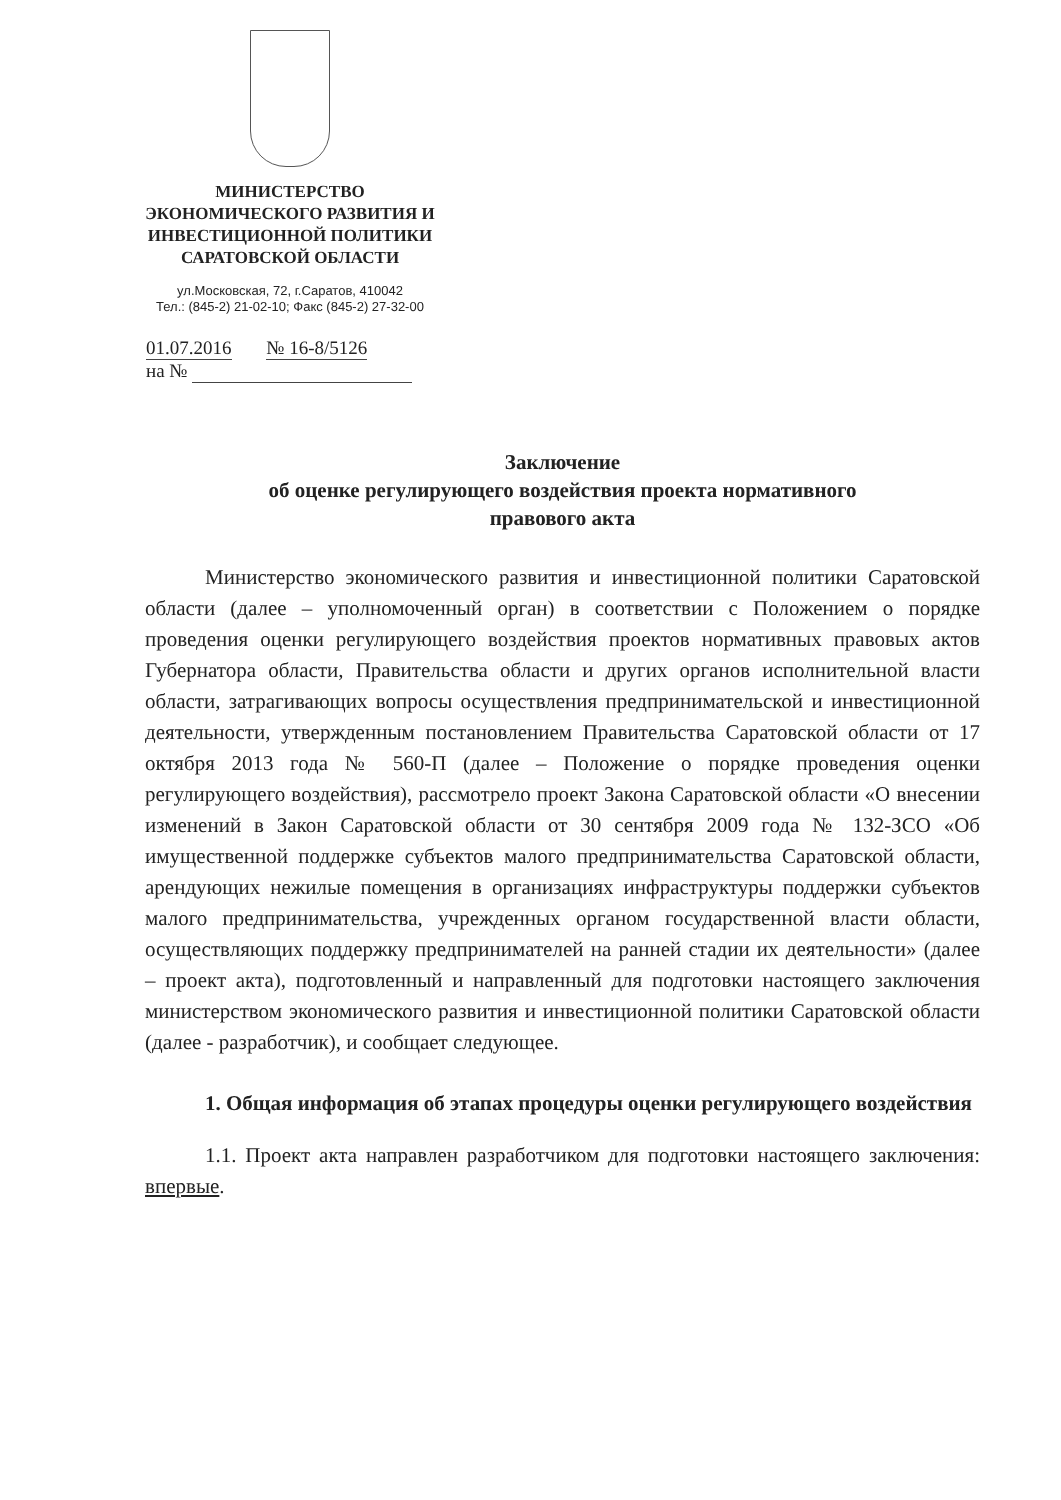МИНИСТЕРСТВО
ЭКОНОМИЧЕСКОГО РАЗВИТИЯ И
ИНВЕСТИЦИОННОЙ ПОЛИТИКИ
САРАТОВСКОЙ ОБЛАСТИ
ул.Московская, 72, г.Саратов, 410042
Тел.: (845-2) 21-02-10; Факс (845-2) 27-32-00
01.07.2016 № 16-8/5126
на №
Заключение
об оценке регулирующего воздействия проекта нормативного
правового акта
Министерство экономического развития и инвестиционной политики Саратовской области (далее – уполномоченный орган) в соответствии с Положением о порядке проведения оценки регулирующего воздействия проектов нормативных правовых актов Губернатора области, Правительства области и других органов исполнительной власти области, затрагивающих вопросы осуществления предпринимательской и инвестиционной деятельности, утвержденным постановлением Правительства Саратовской области от 17 октября 2013 года № 560-П (далее – Положение о порядке проведения оценки регулирующего воздействия), рассмотрело проект Закона Саратовской области «О внесении изменений в Закон Саратовской области от 30 сентября 2009 года № 132-ЗСО «Об имущественной поддержке субъектов малого предпринимательства Саратовской области, арендующих нежилые помещения в организациях инфраструктуры поддержки субъектов малого предпринимательства, учрежденных органом государственной власти области, осуществляющих поддержку предпринимателей на ранней стадии их деятельности» (далее – проект акта), подготовленный и направленный для подготовки настоящего заключения министерством экономического развития и инвестиционной политики Саратовской области (далее - разработчик), и сообщает следующее.
1. Общая информация об этапах процедуры оценки регулирующего воздействия
1.1. Проект акта направлен разработчиком для подготовки настоящего заключения: впервые.